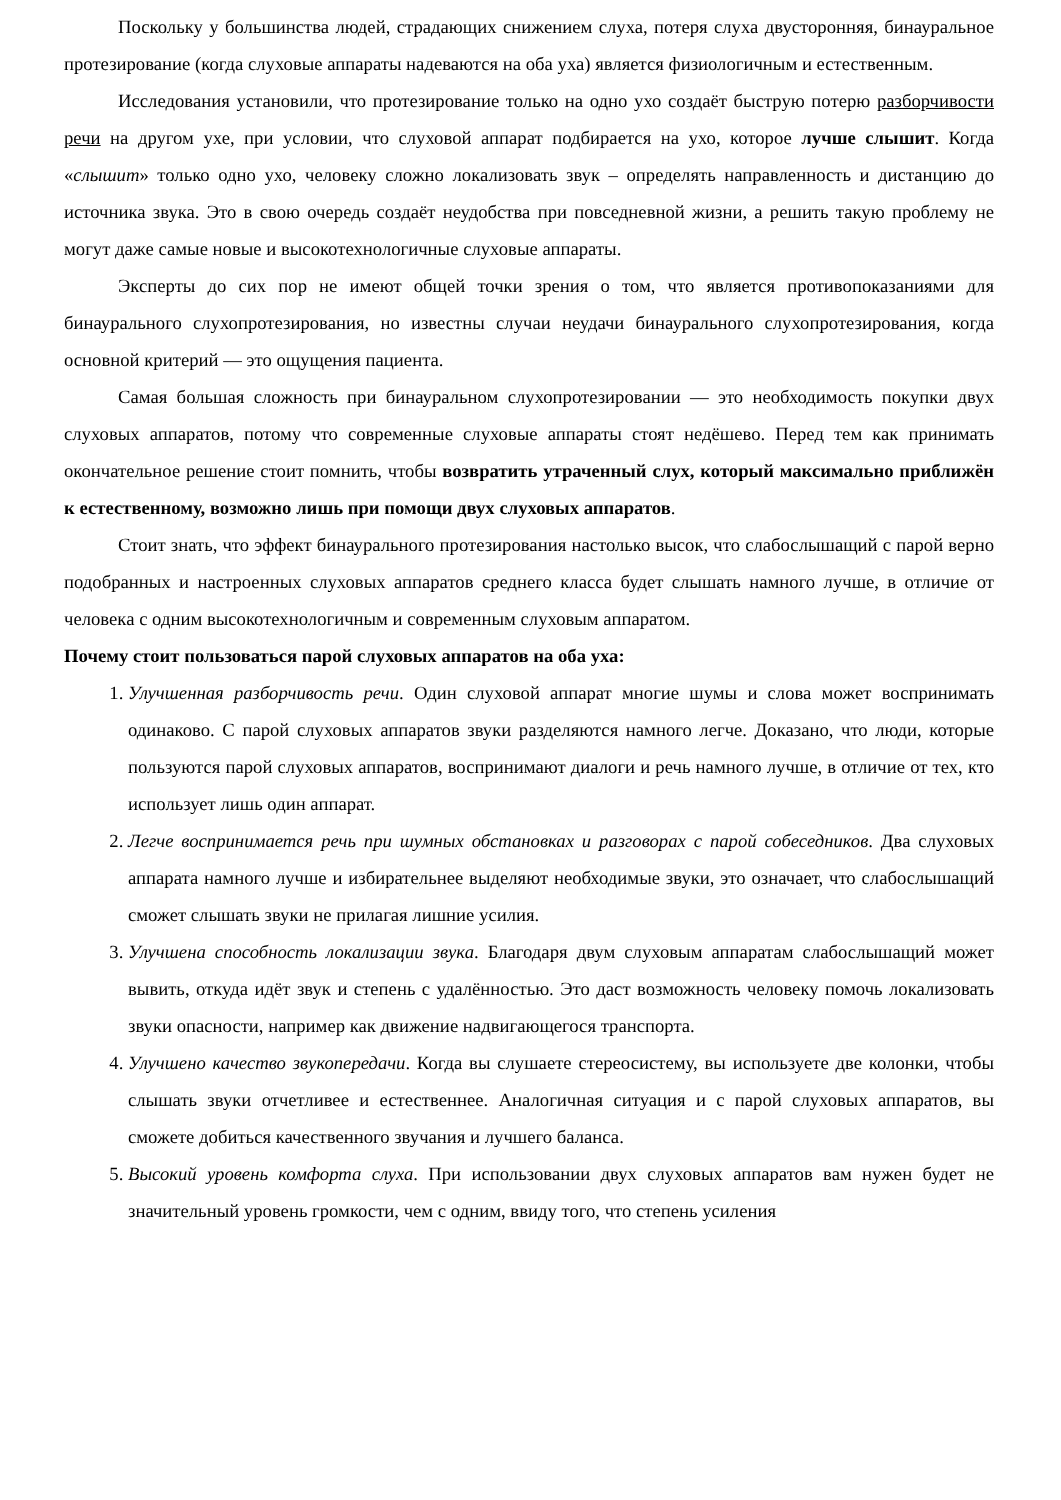Поскольку у большинства людей, страдающих снижением слуха, потеря слуха двусторонняя, бинауральное протезирование (когда слуховые аппараты надеваются на оба уха) является физиологичным и естественным.
Исследования установили, что протезирование только на одно ухо создаёт быструю потерю разборчивости речи на другом ухе, при условии, что слуховой аппарат подбирается на ухо, которое лучше слышит. Когда «слышит» только одно ухо, человеку сложно локализовать звук – определять направленность и дистанцию до источника звука. Это в свою очередь создаёт неудобства при повседневной жизни, а решить такую проблему не могут даже самые новые и высокотехнологичные слуховые аппараты.
Эксперты до сих пор не имеют общей точки зрения о том, что является противопоказаниями для бинаурального слухопротезирования, но известны случаи неудачи бинаурального слухопротезирования, когда основной критерий — это ощущения пациента.
Самая большая сложность при бинауральном слухопротезировании — это необходимость покупки двух слуховых аппаратов, потому что современные слуховые аппараты стоят недёшево. Перед тем как принимать окончательное решение стоит помнить, чтобы возвратить утраченный слух, который максимально приближён к естественному, возможно лишь при помощи двух слуховых аппаратов.
Стоит знать, что эффект бинаурального протезирования настолько высок, что слабослышащий с парой верно подобранных и настроенных слуховых аппаратов среднего класса будет слышать намного лучше, в отличие от человека с одним высокотехнологичным и современным слуховым аппаратом.
Почему стоит пользоваться парой слуховых аппаратов на оба уха:
1. Улучшенная разборчивость речи. Один слуховой аппарат многие шумы и слова может воспринимать одинаково. С парой слуховых аппаратов звуки разделяются намного легче. Доказано, что люди, которые пользуются парой слуховых аппаратов, воспринимают диалоги и речь намного лучше, в отличие от тех, кто использует лишь один аппарат.
2. Легче воспринимается речь при шумных обстановках и разговорах с парой собеседников. Два слуховых аппарата намного лучше и избирательнее выделяют необходимые звуки, это означает, что слабослышащий сможет слышать звуки не прилагая лишние усилия.
3. Улучшена способность локализации звука. Благодаря двум слуховым аппаратам слабослышащий может вывить, откуда идёт звук и степень с удалённостью. Это даст возможность человеку помочь локализовать звуки опасности, например как движение надвигающегося транспорта.
4. Улучшено качество звукопередачи. Когда вы слушаете стереосистему, вы используете две колонки, чтобы слышать звуки отчетливее и естественнее. Аналогичная ситуация и с парой слуховых аппаратов, вы сможете добиться качественного звучания и лучшего баланса.
5. Высокий уровень комфорта слуха. При использовании двух слуховых аппаратов вам нужен будет не значительный уровень громкости, чем с одним, ввиду того, что степень усиления